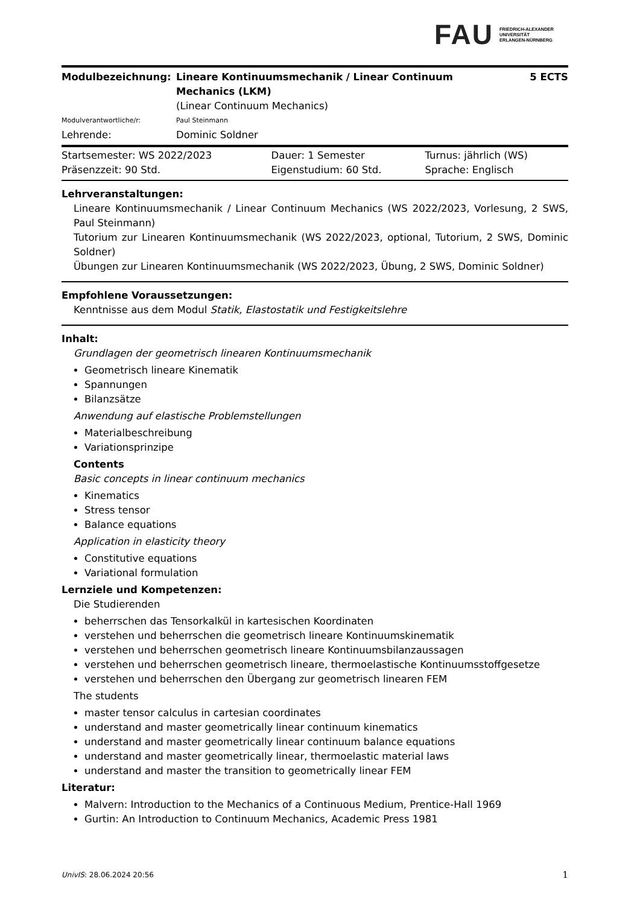FAU
FRIEDRICH-ALEXANDER
UNIVERSITÄT
ERLANGEN-NÜRNBERG
| Modulbezeichnung: | Lineare Kontinuumsmechanik / Linear Continuum Mechanics (LKM) | 5 ECTS |
| | (Linear Continuum Mechanics) | |
| Modulverantwortliche/r: | Paul Steinmann | |
| Lehrende: | Dominic Soldner | |
| Startsemester: WS 2022/2023 | Dauer: 1 Semester | Turnus: jährlich (WS) |
| Präsenzzeit: 90 Std. | Eigenstudium: 60 Std. | Sprache: Englisch |
Lehrveranstaltungen:
Lineare Kontinuumsmechanik / Linear Continuum Mechanics (WS 2022/2023, Vorlesung, 2 SWS, Paul Steinmann)
Tutorium zur Linearen Kontinuumsmechanik (WS 2022/2023, optional, Tutorium, 2 SWS, Dominic Soldner)
Übungen zur Linearen Kontinuumsmechanik (WS 2022/2023, Übung, 2 SWS, Dominic Soldner)
Empfohlene Voraussetzungen:
Kenntnisse aus dem Modul Statik, Elastostatik und Festigkeitslehre
Inhalt:
Grundlagen der geometrisch linearen Kontinuumsmechanik
Geometrisch lineare Kinematik
Spannungen
Bilanzsätze
Anwendung auf elastische Problemstellungen
Materialbeschreibung
Variationsprinzipe
Contents
Basic concepts in linear continuum mechanics
Kinematics
Stress tensor
Balance equations
Application in elasticity theory
Constitutive equations
Variational formulation
Lernziele und Kompetenzen:
Die Studierenden
beherrschen das Tensorkalkül in kartesischen Koordinaten
verstehen und beherrschen die geometrisch lineare Kontinuumskinematik
verstehen und beherrschen geometrisch lineare Kontinuumsbilanzaussagen
verstehen und beherrschen geometrisch lineare, thermoelastische Kontinuumsstoffgesetze
verstehen und beherrschen den Übergang zur geometrisch linearen FEM
The students
master tensor calculus in cartesian coordinates
understand and master geometrically linear continuum kinematics
understand and master geometrically linear continuum balance equations
understand and master geometrically linear, thermoelastic material laws
understand and master the transition to geometrically linear FEM
Literatur:
Malvern: Introduction to the Mechanics of a Continuous Medium, Prentice-Hall 1969
Gurtin: An Introduction to Continuum Mechanics, Academic Press 1981
UnivIS: 28.06.2024 20:56 1